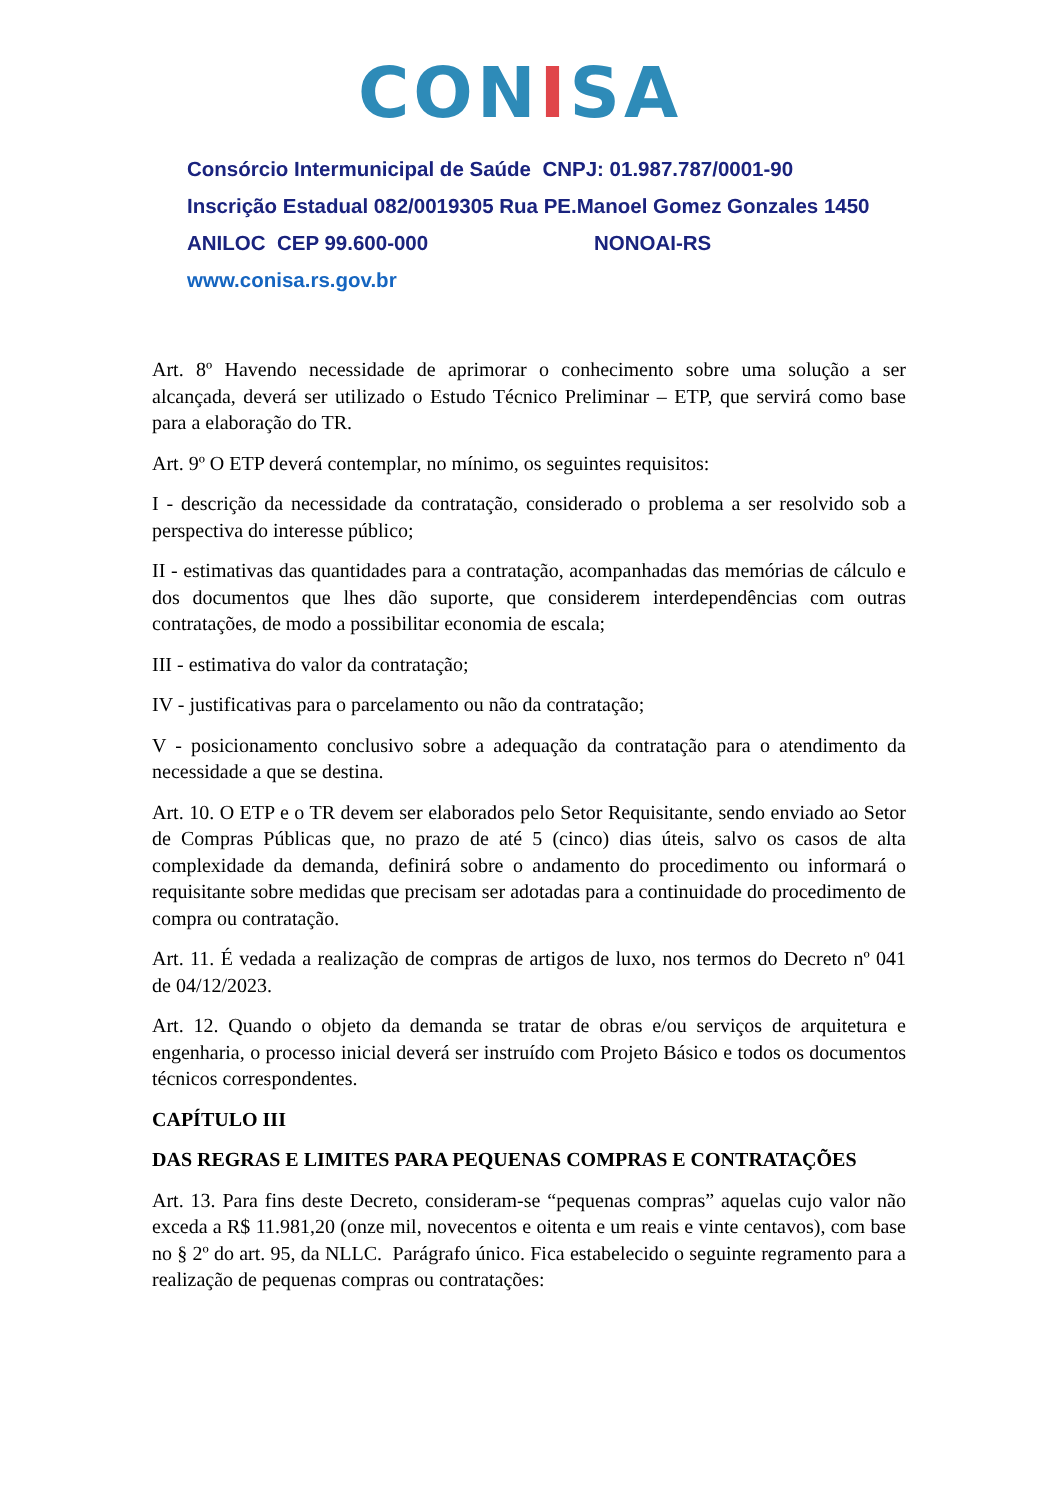CONISA
Consórcio Intermunicipal de Saúde CNPJ: 01.987.787/0001-90
Inscrição Estadual 082/0019305 Rua PE.Manoel Gomez Gonzales 1450
ANILOC CEP 99.600-000 NONOAI-RS
www.conisa.rs.gov.br
Art. 8º Havendo necessidade de aprimorar o conhecimento sobre uma solução a ser alcançada, deverá ser utilizado o Estudo Técnico Preliminar – ETP, que servirá como base para a elaboração do TR.
Art. 9º O ETP deverá contemplar, no mínimo, os seguintes requisitos:
I - descrição da necessidade da contratação, considerado o problema a ser resolvido sob a perspectiva do interesse público;
II - estimativas das quantidades para a contratação, acompanhadas das memórias de cálculo e dos documentos que lhes dão suporte, que considerem interdependências com outras contratações, de modo a possibilitar economia de escala;
III - estimativa do valor da contratação;
IV - justificativas para o parcelamento ou não da contratação;
V - posicionamento conclusivo sobre a adequação da contratação para o atendimento da necessidade a que se destina.
Art. 10. O ETP e o TR devem ser elaborados pelo Setor Requisitante, sendo enviado ao Setor de Compras Públicas que, no prazo de até 5 (cinco) dias úteis, salvo os casos de alta complexidade da demanda, definirá sobre o andamento do procedimento ou informará o requisitante sobre medidas que precisam ser adotadas para a continuidade do procedimento de compra ou contratação.
Art. 11. É vedada a realização de compras de artigos de luxo, nos termos do Decreto nº 041 de 04/12/2023.
Art. 12. Quando o objeto da demanda se tratar de obras e/ou serviços de arquitetura e engenharia, o processo inicial deverá ser instruído com Projeto Básico e todos os documentos técnicos correspondentes.
CAPÍTULO III
DAS REGRAS E LIMITES PARA PEQUENAS COMPRAS E CONTRATAÇÕES
Art. 13. Para fins deste Decreto, consideram-se “pequenas compras” aquelas cujo valor não exceda a R$ 11.981,20 (onze mil, novecentos e oitenta e um reais e vinte centavos), com base no § 2º do art. 95, da NLLC. Parágrafo único. Fica estabelecido o seguinte regramento para a realização de pequenas compras ou contratações: